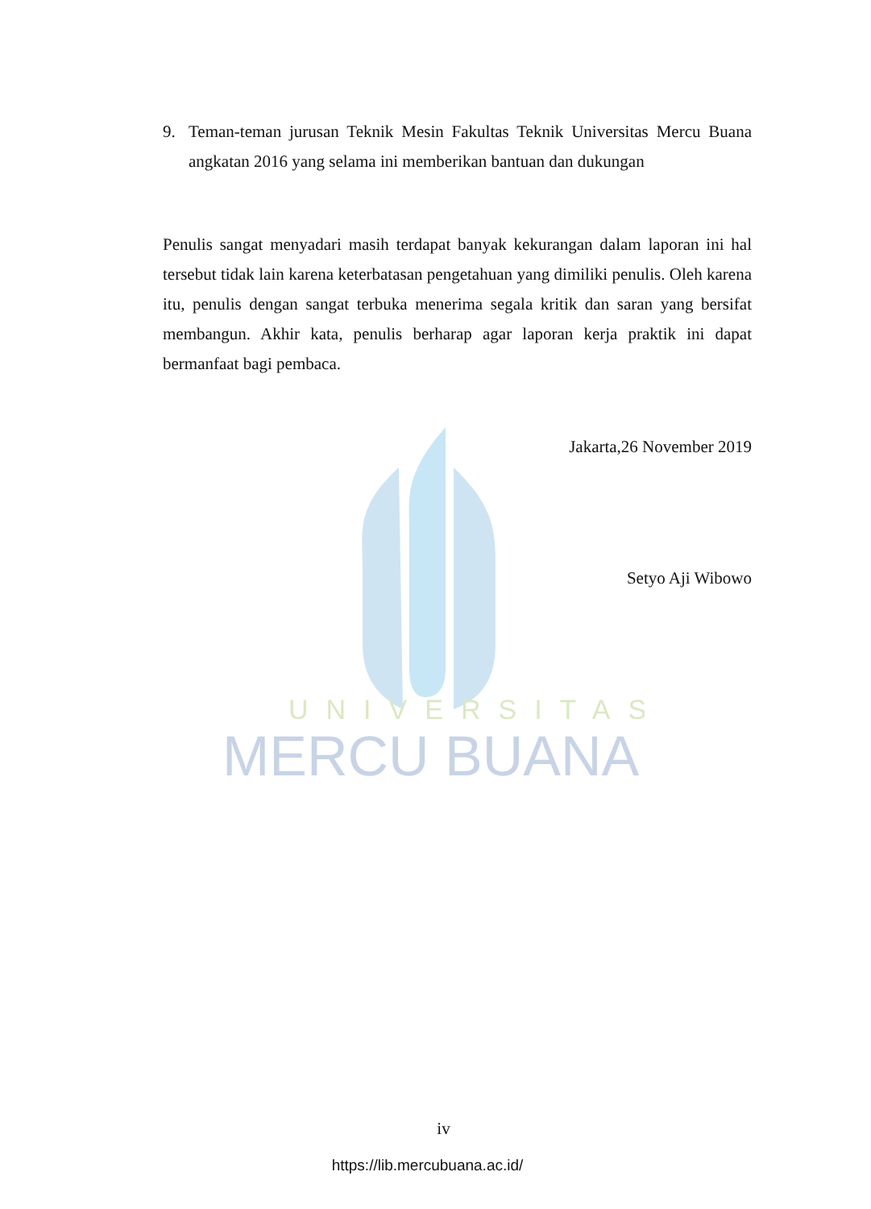UNIVERSITAS
MERCU BUANA
9. Teman-teman jurusan Teknik Mesin Fakultas Teknik Universitas Mercu Buana angkatan 2016 yang selama ini memberikan bantuan dan dukungan
Penulis sangat menyadari masih terdapat banyak kekurangan dalam laporan ini hal tersebut tidak lain karena keterbatasan pengetahuan yang dimiliki penulis. Oleh karena itu, penulis dengan sangat terbuka menerima segala kritik dan saran yang bersifat membangun. Akhir kata, penulis berharap agar laporan kerja praktik ini dapat bermanfaat bagi pembaca.
Jakarta,26 November 2019
Setyo Aji Wibowo
iv
https://lib.mercubuana.ac.id/